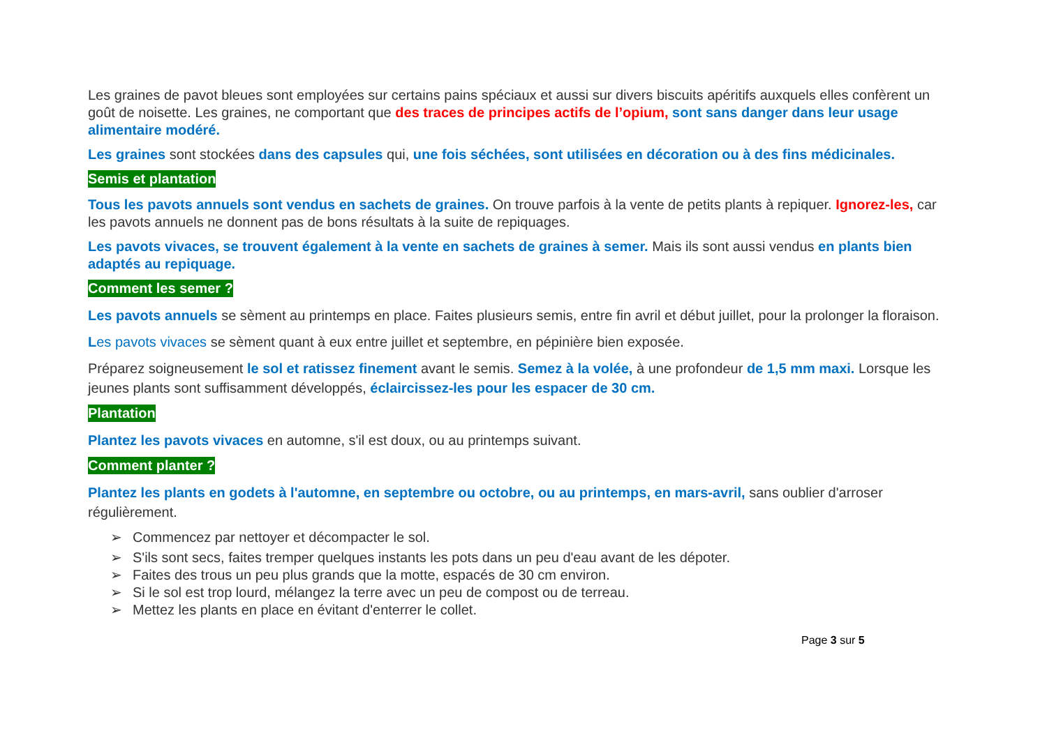Les graines de pavot bleues sont employées sur certains pains spéciaux et aussi sur divers biscuits apéritifs auxquels elles confèrent un goût de noisette. Les graines, ne comportant que des traces de principes actifs de l’opium, sont sans danger dans leur usage alimentaire modéré.
Les graines sont stockées dans des capsules qui, une fois séchées, sont utilisées en décoration ou à des fins médicinales.
Semis et plantation
Tous les pavots annuels sont vendus en sachets de graines. On trouve parfois à la vente de petits plants à repiquer. Ignorez-les, car les pavots annuels ne donnent pas de bons résultats à la suite de repiquages.
Les pavots vivaces, se trouvent également à la vente en sachets de graines à semer. Mais ils sont aussi vendus en plants bien adaptés au repiquage.
Comment les semer ?
Les pavots annuels se sèment au printemps en place. Faites plusieurs semis, entre fin avril et début juillet, pour la prolonger la floraison.
Les pavots vivaces se sèment quant à eux entre juillet et septembre, en pépinière bien exposée.
Préparez soigneusement le sol et ratissez finement avant le semis. Semez à la volée, à une profondeur de 1,5 mm maxi. Lorsque les jeunes plants sont suffisamment développés, éclaircissez-les pour les espacer de 30 cm.
Plantation
Plantez les pavots vivaces en automne, s'il est doux, ou au printemps suivant.
Comment planter ?
Plantez les plants en godets à l'automne, en septembre ou octobre, ou au printemps, en mars-avril, sans oublier d'arroser régulièrement.
➢ Commencez par nettoyer et décompacter le sol.
➢ S'ils sont secs, faites tremper quelques instants les pots dans un peu d'eau avant de les dépoter.
➢ Faites des trous un peu plus grands que la motte, espacés de 30 cm environ.
➢ Si le sol est trop lourd, mélangez la terre avec un peu de compost ou de terreau.
➢ Mettez les plants en place en évitant d'enterrer le collet.
Page 3 sur 5